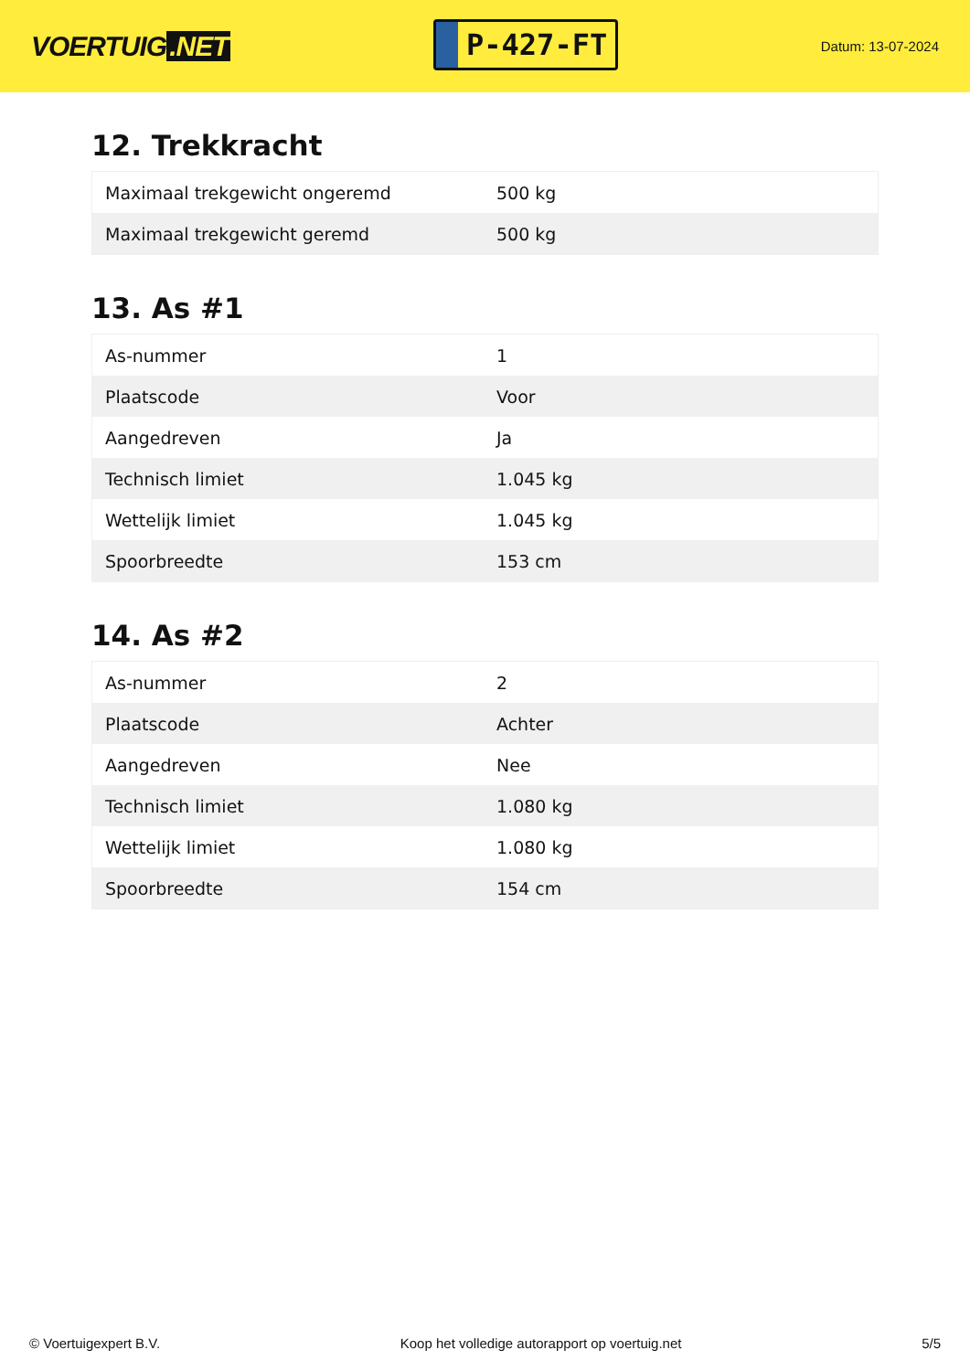VOERTUIG.NET
P-427-FT
Datum: 13-07-2024
12. Trekkracht
| Maximaal trekgewicht ongeremd | 500 kg |
| Maximaal trekgewicht geremd | 500 kg |
13. As #1
| As-nummer | 1 |
| Plaatscode | Voor |
| Aangedreven | Ja |
| Technisch limiet | 1.045 kg |
| Wettelijk limiet | 1.045 kg |
| Spoorbreedte | 153 cm |
14. As #2
| As-nummer | 2 |
| Plaatscode | Achter |
| Aangedreven | Nee |
| Technisch limiet | 1.080 kg |
| Wettelijk limiet | 1.080 kg |
| Spoorbreedte | 154 cm |
© Voertuigexpert B.V. Koop het volledige autorapport op voertuig.net 5/5